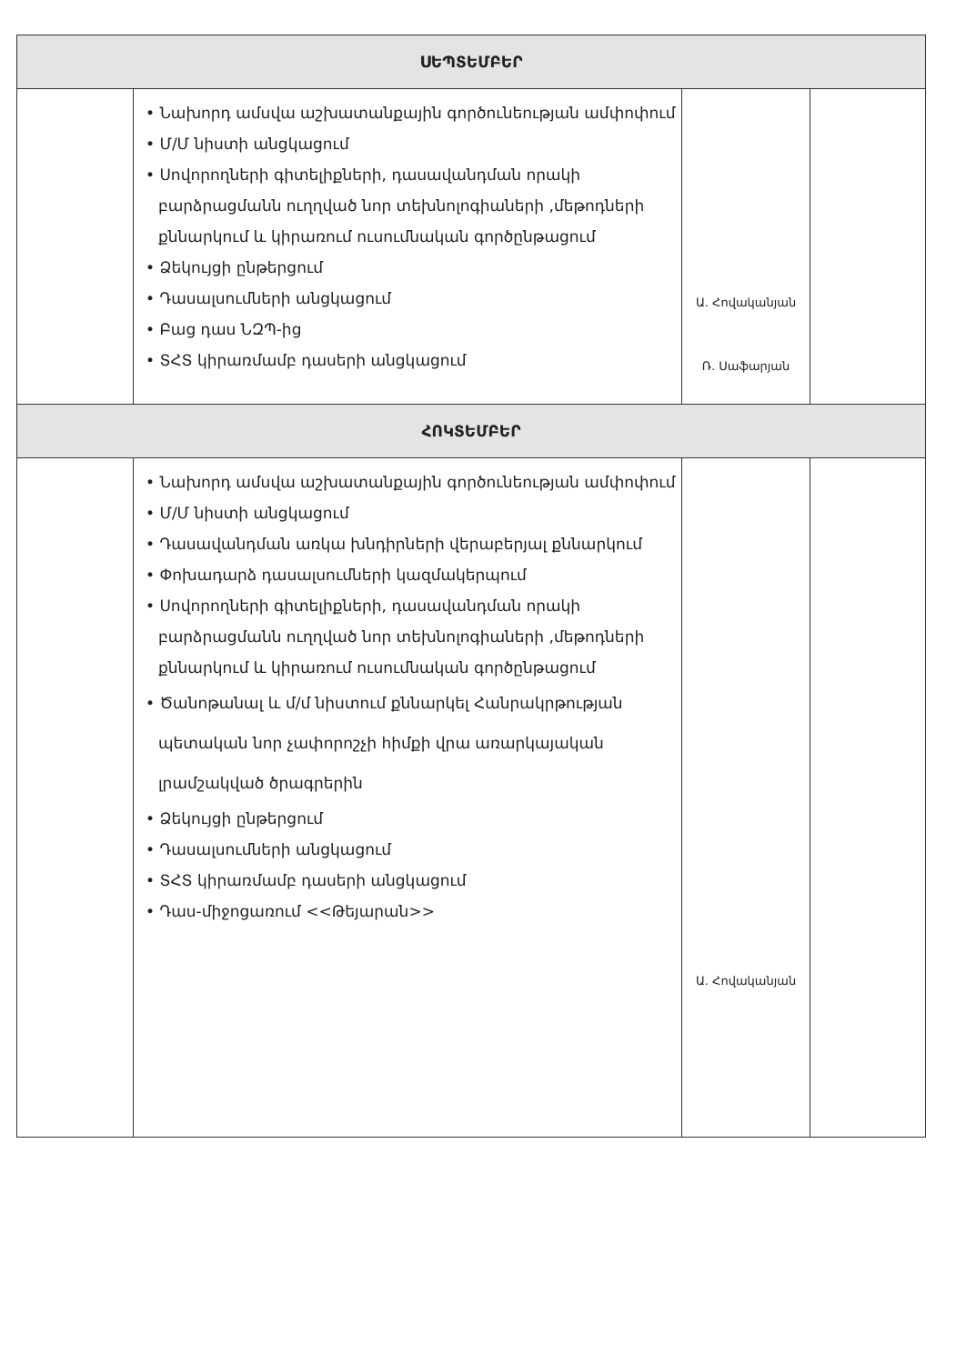| ՍԵՊՏԵՄԲԵՐ | | | |
| --- | --- | --- | --- |
| | • Նախորդ ամսվա աշխատանքային գործունեության ամփոփում • Մ/Մ նիստի անցկացում • Սովորողների գիտելիքների, դասավանդման որակի բարձրացմանն ուղղված նոր տեխնոլոգիաների ,մեթոդների քննարկում և կիրառում ուսումնական գործընթացում • Ձեկույցի ընթերցում • Դասալսումների անցկացում • Բաց դաս ՆԶՊ-ից • ՏՀՏ կիրառմամբ դասերի անցկացում | Ա. Հովականյան Ռ. Սաֆարյան | |
| ՀՈԿՏԵՄԲԵՐ | | | |
| | • Նախորդ ամսվա աշխատանքային գործունեության ամփոփում • Մ/Մ նիստի անցկացում • Դասավանդման առկա խնդիրների վերաբերյալ քննարկում • Փոխադարձ դասալսումների կազմակերպում • Սովորողների գիտելիքների, դասավանդման որակի բարձրացմանն ուղղված նոր տեխնոլոգիաների ,մեթոդների քննարկում և կիրառում ուսումնական գործընթացում • Ծանոթանալ և մ/մ նիստում քննարկել Հանրակրթության պետական նոր չափորոշչի հիմքի վրա առարկայական լրամշակված ծրագրերին • Ձեկույցի ընթերցում • Դասալսումների անցկացում • ՏՀՏ կիրառմամբ դասերի անցկացում • Դաս-միջոցառում <<Թեյարան>> | Ա. Հովականյան | |